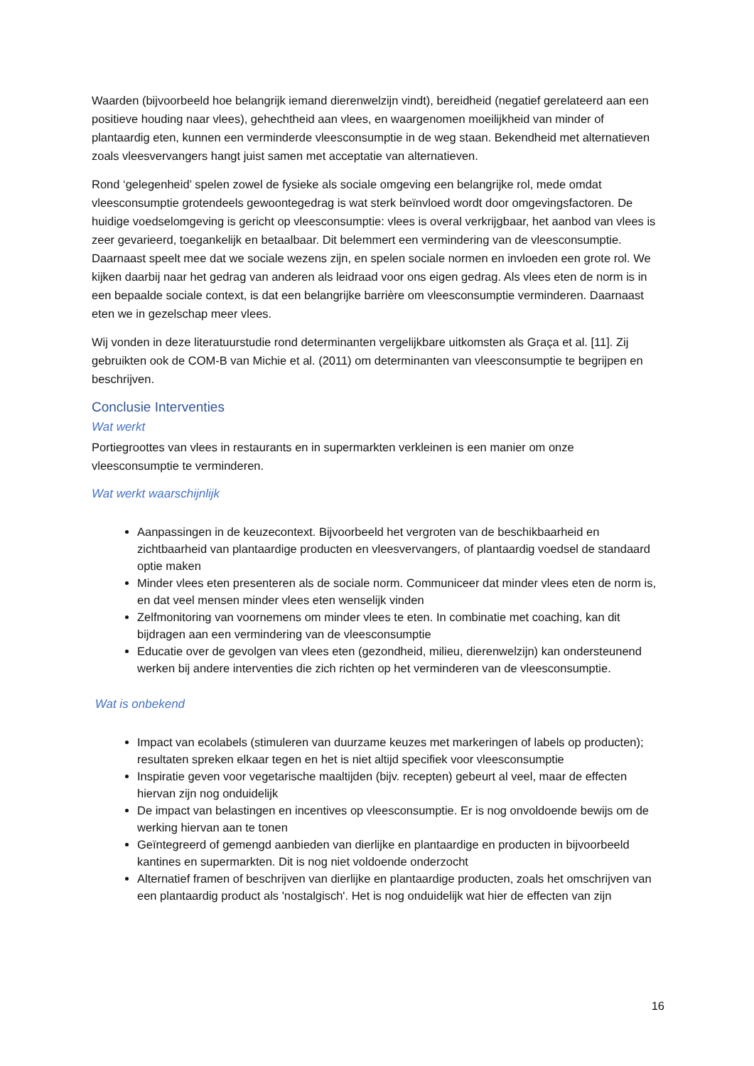Waarden (bijvoorbeeld hoe belangrijk iemand dierenwelzijn vindt), bereidheid (negatief gerelateerd aan een positieve houding naar vlees), gehechtheid aan vlees, en waargenomen moeilijkheid van minder of plantaardig eten, kunnen een verminderde vleesconsumptie in de weg staan. Bekendheid met alternatieven zoals vleesvervangers hangt juist samen met acceptatie van alternatieven.
Rond ‘gelegenheid’ spelen zowel de fysieke als sociale omgeving een belangrijke rol, mede omdat vleesconsumptie grotendeels gewoontegedrag is wat sterk beïnvloed wordt door omgevingsfactoren. De huidige voedselomgeving is gericht op vleesconsumptie: vlees is overal verkrijgbaar, het aanbod van vlees is zeer gevarieerd, toegankelijk en betaalbaar. Dit belemmert een vermindering van de vleesconsumptie. Daarnaast speelt mee dat we sociale wezens zijn, en spelen sociale normen en invloeden een grote rol. We kijken daarbij naar het gedrag van anderen als leidraad voor ons eigen gedrag. Als vlees eten de norm is in een bepaalde sociale context, is dat een belangrijke barrière om vleesconsumptie verminderen. Daarnaast eten we in gezelschap meer vlees.
Wij vonden in deze literatuurstudie rond determinanten vergelijkbare uitkomsten als Graça et al. [11]. Zij gebruikten ook de COM-B van Michie et al. (2011) om determinanten van vleesconsumptie te begrijpen en beschrijven.
Conclusie Interventies
Wat werkt
Portiegroottes van vlees in restaurants en in supermarkten verkleinen is een manier om onze vleesconsumptie te verminderen.
Wat werkt waarschijnlijk
Aanpassingen in de keuzecontext. Bijvoorbeeld het vergroten van de beschikbaarheid en zichtbaarheid van plantaardige producten en vleesvervangers, of plantaardig voedsel de standaard optie maken
Minder vlees eten presenteren als de sociale norm. Communiceer dat minder vlees eten de norm is, en dat veel mensen minder vlees eten wenselijk vinden
Zelfmonitoring van voornemens om minder vlees te eten. In combinatie met coaching, kan dit bijdragen aan een vermindering van de vleesconsumptie
Educatie over de gevolgen van vlees eten (gezondheid, milieu, dierenwelzijn) kan ondersteunend werken bij andere interventies die zich richten op het verminderen van de vleesconsumptie.
Wat is onbekend
Impact van ecolabels (stimuleren van duurzame keuzes met markeringen of labels op producten); resultaten spreken elkaar tegen en het is niet altijd specifiek voor vleesconsumptie
Inspiratie geven voor vegetarische maaltijden (bijv. recepten) gebeurt al veel, maar de effecten hiervan zijn nog onduidelijk
De impact van belastingen en incentives op vleesconsumptie. Er is nog onvoldoende bewijs om de werking hiervan aan te tonen
Geïntegreerd of gemengd aanbieden van dierlijke en plantaardige en producten in bijvoorbeeld kantines en supermarkten. Dit is nog niet voldoende onderzocht
Alternatief framen of beschrijven van dierlijke en plantaardige producten, zoals het omschrijven van een plantaardig product als 'nostalgisch'. Het is nog onduidelijk wat hier de effecten van zijn
16